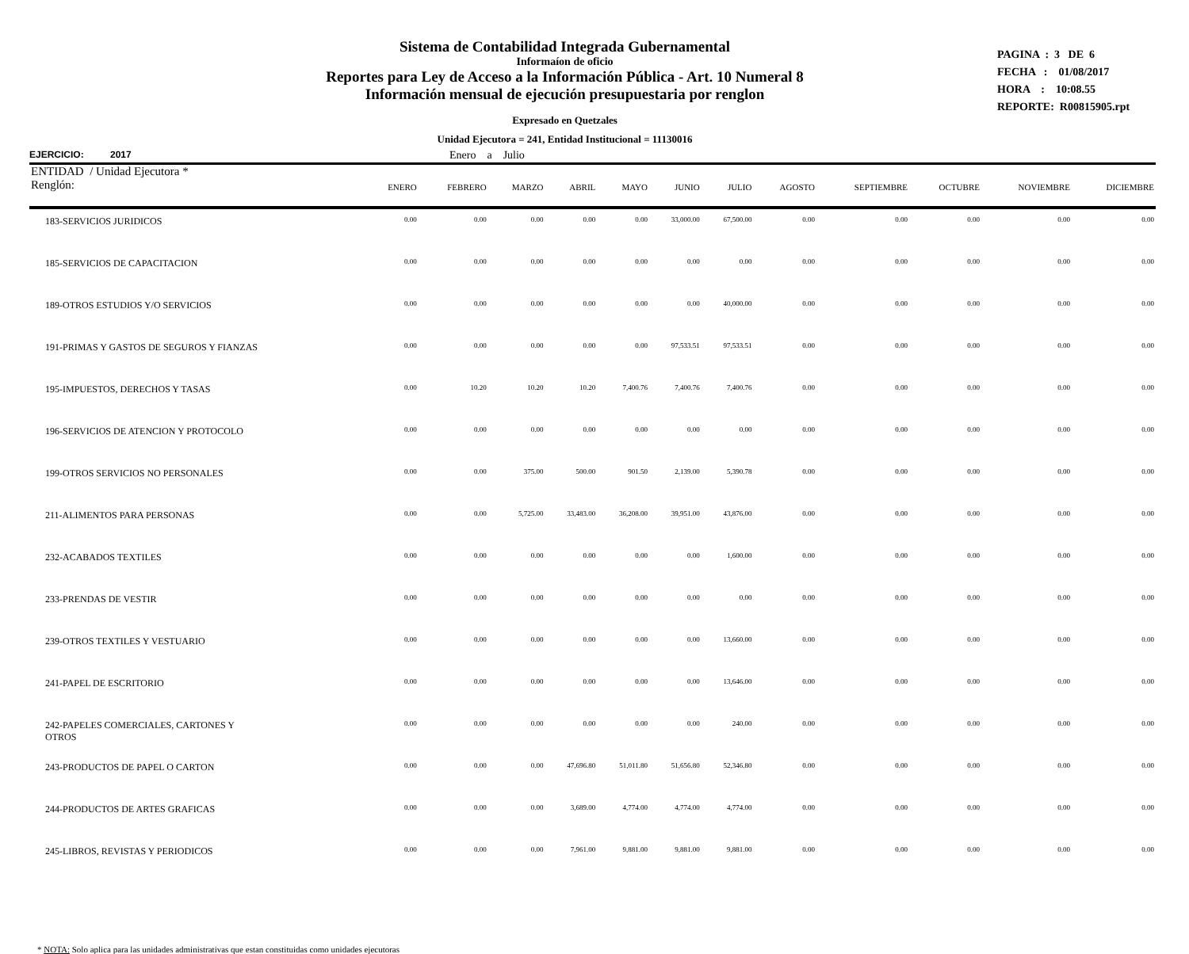Sistema de Contabilidad Integrada Gubernamental
Informaíon de oficio
Reportes para Ley de Acceso a la Información Pública - Art. 10 Numeral 8
Información mensual de ejecución presupuestaria por renglon
Expresado en Quetzales
Unidad Ejecutora = 241, Entidad Institucional = 11130016
PAGINA : 3 DE 6
FECHA : 01/08/2017
HORA : 10:08.55
REPORTE: R00815905.rpt
EJERCICIO: 2017 Enero a Julio
| ENTIDAD / Unidad Ejecutora * Renglón: | ENERO | FEBRERO | MARZO | ABRIL | MAYO | JUNIO | JULIO | AGOSTO | SEPTIEMBRE | OCTUBRE | NOVIEMBRE | DICIEMBRE |
| --- | --- | --- | --- | --- | --- | --- | --- | --- | --- | --- | --- | --- |
| 183-SERVICIOS JURIDICOS | 0.00 | 0.00 | 0.00 | 0.00 | 0.00 | 33,000.00 | 67,500.00 | 0.00 | 0.00 | 0.00 | 0.00 | 0.00 |
| 185-SERVICIOS DE CAPACITACION | 0.00 | 0.00 | 0.00 | 0.00 | 0.00 | 0.00 | 0.00 | 0.00 | 0.00 | 0.00 | 0.00 | 0.00 |
| 189-OTROS ESTUDIOS Y/O SERVICIOS | 0.00 | 0.00 | 0.00 | 0.00 | 0.00 | 0.00 | 40,000.00 | 0.00 | 0.00 | 0.00 | 0.00 | 0.00 |
| 191-PRIMAS Y GASTOS DE SEGUROS Y FIANZAS | 0.00 | 0.00 | 0.00 | 0.00 | 0.00 | 97,533.51 | 97,533.51 | 0.00 | 0.00 | 0.00 | 0.00 | 0.00 |
| 195-IMPUESTOS, DERECHOS Y TASAS | 0.00 | 10.20 | 10.20 | 10.20 | 7,400.76 | 7,400.76 | 7,400.76 | 0.00 | 0.00 | 0.00 | 0.00 | 0.00 |
| 196-SERVICIOS DE ATENCION Y PROTOCOLO | 0.00 | 0.00 | 0.00 | 0.00 | 0.00 | 0.00 | 0.00 | 0.00 | 0.00 | 0.00 | 0.00 | 0.00 |
| 199-OTROS SERVICIOS NO PERSONALES | 0.00 | 0.00 | 375.00 | 500.00 | 901.50 | 2,139.00 | 5,390.78 | 0.00 | 0.00 | 0.00 | 0.00 | 0.00 |
| 211-ALIMENTOS PARA PERSONAS | 0.00 | 0.00 | 5,725.00 | 33,483.00 | 36,208.00 | 39,951.00 | 43,876.00 | 0.00 | 0.00 | 0.00 | 0.00 | 0.00 |
| 232-ACABADOS TEXTILES | 0.00 | 0.00 | 0.00 | 0.00 | 0.00 | 0.00 | 1,600.00 | 0.00 | 0.00 | 0.00 | 0.00 | 0.00 |
| 233-PRENDAS DE VESTIR | 0.00 | 0.00 | 0.00 | 0.00 | 0.00 | 0.00 | 0.00 | 0.00 | 0.00 | 0.00 | 0.00 | 0.00 |
| 239-OTROS TEXTILES Y VESTUARIO | 0.00 | 0.00 | 0.00 | 0.00 | 0.00 | 0.00 | 13,660.00 | 0.00 | 0.00 | 0.00 | 0.00 | 0.00 |
| 241-PAPEL DE ESCRITORIO | 0.00 | 0.00 | 0.00 | 0.00 | 0.00 | 0.00 | 13,646.00 | 0.00 | 0.00 | 0.00 | 0.00 | 0.00 |
| 242-PAPELES COMERCIALES, CARTONES Y OTROS | 0.00 | 0.00 | 0.00 | 0.00 | 0.00 | 0.00 | 240.00 | 0.00 | 0.00 | 0.00 | 0.00 | 0.00 |
| 243-PRODUCTOS DE PAPEL O CARTON | 0.00 | 0.00 | 0.00 | 47,696.80 | 51,011.80 | 51,656.80 | 52,346.80 | 0.00 | 0.00 | 0.00 | 0.00 | 0.00 |
| 244-PRODUCTOS DE ARTES GRAFICAS | 0.00 | 0.00 | 0.00 | 3,689.00 | 4,774.00 | 4,774.00 | 4,774.00 | 0.00 | 0.00 | 0.00 | 0.00 | 0.00 |
| 245-LIBROS, REVISTAS Y PERIODICOS | 0.00 | 0.00 | 0.00 | 7,961.00 | 9,881.00 | 9,881.00 | 9,881.00 | 0.00 | 0.00 | 0.00 | 0.00 | 0.00 |
* NOTA: Solo aplica para las unidades administrativas que estan constituidas como unidades ejecutoras